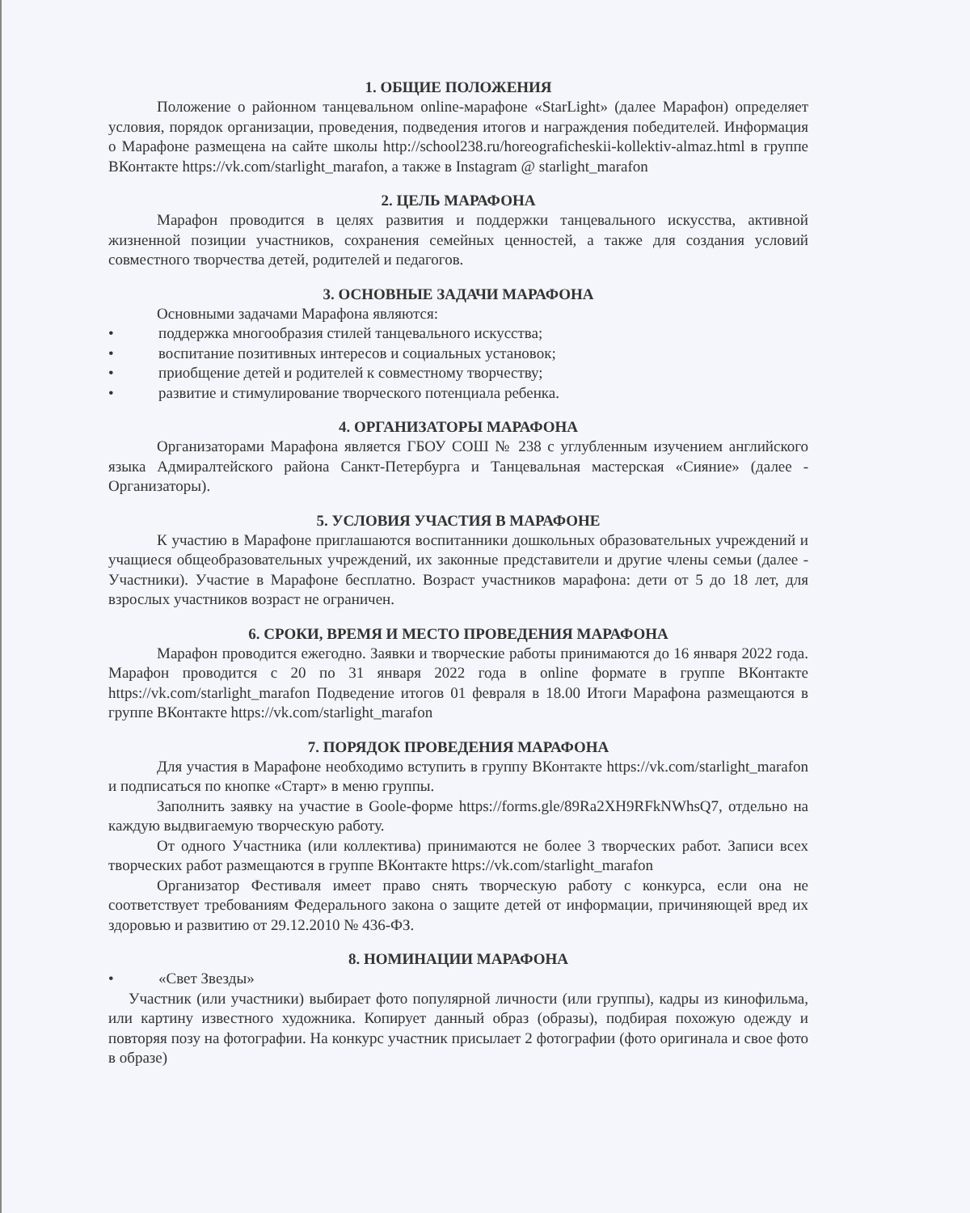1. ОБЩИЕ ПОЛОЖЕНИЯ
Положение о районном танцевальном online-марафоне «StarLight» (далее Марафон) определяет условия, порядок организации, проведения, подведения итогов и награждения победителей. Информация о Марафоне размещена на сайте школы http://school238.ru/horeograficheskii-kollektiv-almaz.html в группе ВКонтакте https://vk.com/starlight_marafon, а также в Instagram @ starlight_marafon
2. ЦЕЛЬ МАРАФОНА
Марафон проводится в целях развития и поддержки танцевального искусства, активной жизненной позиции участников, сохранения семейных ценностей, а также для создания условий совместного творчества детей, родителей и педагогов.
3. ОСНОВНЫЕ ЗАДАЧИ МАРАФОНА
Основными задачами Марафона являются:
• поддержка многообразия стилей танцевального искусства;
• воспитание позитивных интересов и социальных установок;
• приобщение детей и родителей к совместному творчеству;
• развитие и стимулирование творческого потенциала ребенка.
4. ОРГАНИЗАТОРЫ МАРАФОНА
Организаторами Марафона является ГБОУ СОШ № 238 с углубленным изучением английского языка Адмиралтейского района Санкт-Петербурга и Танцевальная мастерская «Сияние» (далее - Организаторы).
5. УСЛОВИЯ УЧАСТИЯ В МАРАФОНЕ
К участию в Марафоне приглашаются воспитанники дошкольных образовательных учреждений и учащиеся общеобразовательных учреждений, их законные представители и другие члены семьи (далее - Участники). Участие в Марафоне бесплатно. Возраст участников марафона: дети от 5 до 18 лет, для взрослых участников возраст не ограничен.
6. СРОКИ, ВРЕМЯ И МЕСТО ПРОВЕДЕНИЯ МАРАФОНА
Марафон проводится ежегодно. Заявки и творческие работы принимаются до 16 января 2022 года. Марафон проводится с 20 по 31 января 2022 года в online формате в группе ВКонтакте https://vk.com/starlight_marafon Подведение итогов 01 февраля в 18.00 Итоги Марафона размещаются в группе ВКонтакте https://vk.com/starlight_marafon
7. ПОРЯДОК ПРОВЕДЕНИЯ МАРАФОНА
Для участия в Марафоне необходимо вступить в группу ВКонтакте https://vk.com/starlight_marafon и подписаться по кнопке «Старт» в меню группы.
Заполнить заявку на участие в Goole-форме https://forms.gle/89Ra2XH9RFkNWhsQ7, отдельно на каждую выдвигаемую творческую работу.
От одного Участника (или коллектива) принимаются не более 3 творческих работ. Записи всех творческих работ размещаются в группе ВКонтакте https://vk.com/starlight_marafon
Организатор Фестиваля имеет право снять творческую работу с конкурса, если она не соответствует требованиям Федерального закона о защите детей от информации, причиняющей вред их здоровью и развитию от 29.12.2010 № 436-ФЗ.
8. НОМИНАЦИИ МАРАФОНА
• «Свет Звезды»
Участник (или участники) выбирает фото популярной личности (или группы), кадры из кинофильма, или картину известного художника. Копирует данный образ (образы), подбирая похожую одежду и повторяя позу на фотографии. На конкурс участник присылает 2 фотографии (фото оригинала и свое фото в образе)